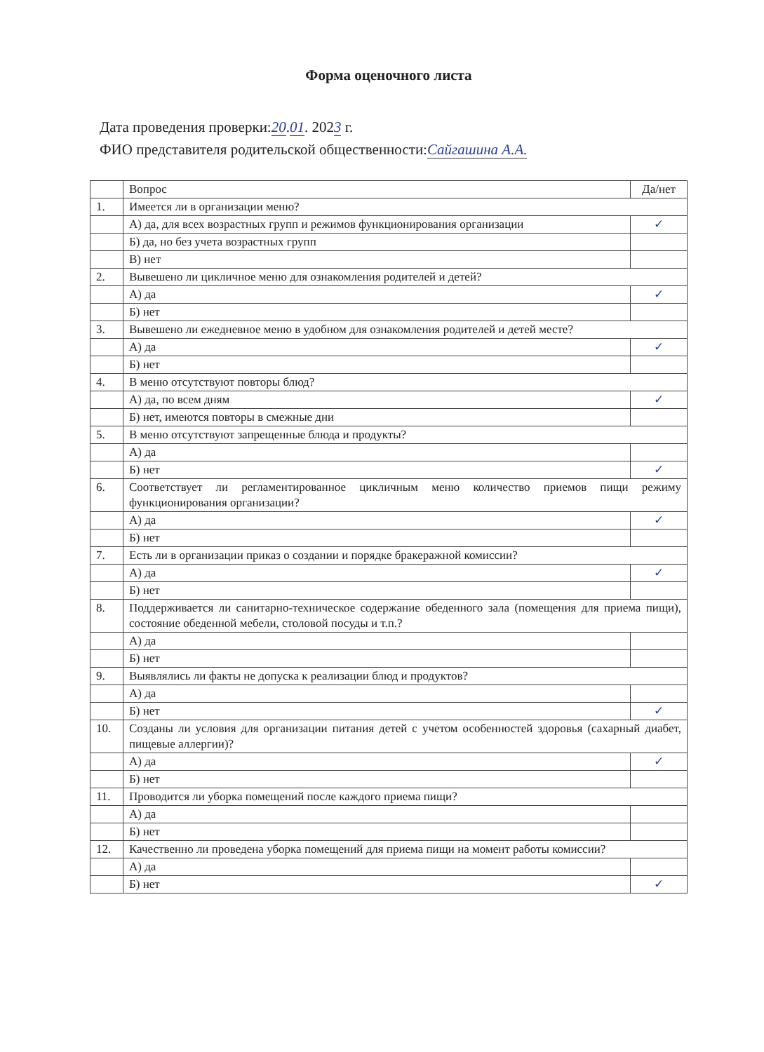Форма оценочного листа
Дата проведения проверки:20.01. 2023 г.
ФИО представителя родительской общественности:Сайгашина А.А.
| | Вопрос | Да/нет |
| --- | --- | --- |
| 1. | Имеется ли в организации меню? | |
| | А) да, для всех возрастных групп и режимов функционирования организации | ✓ |
| | Б) да, но без учета возрастных групп | |
| | В) нет | |
| 2. | Вывешено ли цикличное меню для ознакомления родителей и детей? | |
| | А) да | ✓ |
| | Б) нет | |
| 3. | Вывешено ли ежедневное меню в удобном для ознакомления родителей и детей месте? | |
| | А) да | ✓ |
| | Б) нет | |
| 4. | В меню отсутствуют повторы блюд? | |
| | А) да, по всем дням | ✓ |
| | Б) нет, имеются повторы в смежные дни | |
| 5. | В меню отсутствуют запрещенные блюда и продукты? | |
| | А) да | |
| | Б) нет | ✓ |
| 6. | Соответствует ли регламентированное цикличным меню количество приемов пищи режиму функционирования организации? | |
| | А) да | ✓ |
| | Б) нет | |
| 7. | Есть ли в организации приказ о создании и порядке бракеражной комиссии? | |
| | А) да | ✓ |
| | Б) нет | |
| 8. | Поддерживается ли санитарно-техническое содержание обеденного зала (помещения для приема пищи), состояние обеденной мебели, столовой посуды и т.п.? | |
| | А) да | |
| | Б) нет | |
| 9. | Выявлялись ли факты не допуска к реализации блюд и продуктов? | |
| | А) да | |
| | Б) нет | ✓ |
| 10. | Созданы ли условия для организации питания детей с учетом особенностей здоровья (сахарный диабет, пищевые аллергии)? | |
| | А) да | ✓ |
| | Б) нет | |
| 11. | Проводится ли уборка помещений после каждого приема пищи? | |
| | А) да | |
| | Б) нет | |
| 12. | Качественно ли проведена уборка помещений для приема пищи на момент работы комиссии? | |
| | А) да | |
| | Б) нет | ✓ |